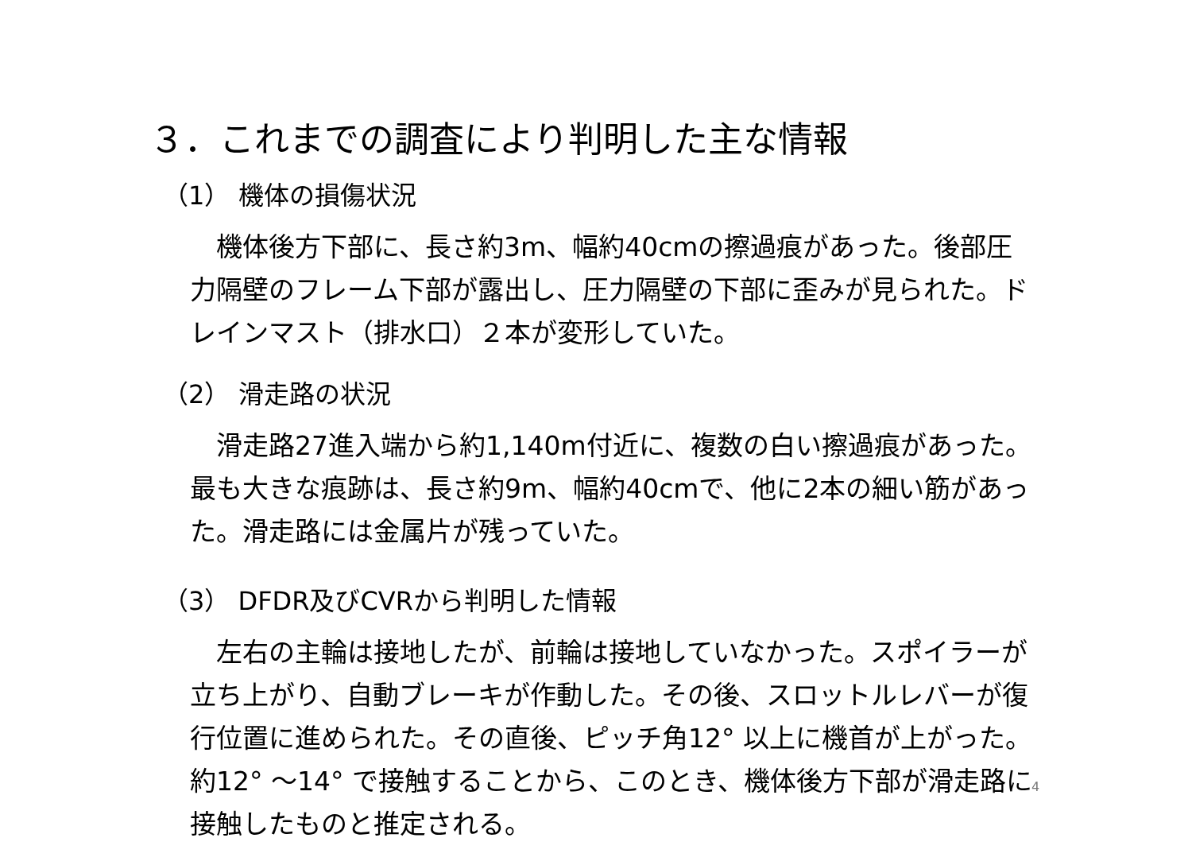３．これまでの調査により判明した主な情報
（1） 機体の損傷状況
　機体後方下部に、長さ約3m、幅約40cmの擦過痕があった。後部圧力隔壁のフレーム下部が露出し、圧力隔壁の下部に歪みが見られた。ドレインマスト（排水口）２本が変形していた。
（2） 滑走路の状況
　滑走路27進入端から約1,140m付近に、複数の白い擦過痕があった。最も大きな痕跡は、長さ約9m、幅約40cmで、他に2本の細い筋があった。滑走路には金属片が残っていた。
（3） DFDR及びCVRから判明した情報
　左右の主輪は接地したが、前輪は接地していなかった。スポイラーが立ち上がり、自動ブレーキが作動した。その後、スロットルレバーが復行位置に進められた。その直後、ピッチ角12° 以上に機首が上がった。約12° ～14° で接触することから、このとき、機体後方下部が滑走路に接触したものと推定される。
4